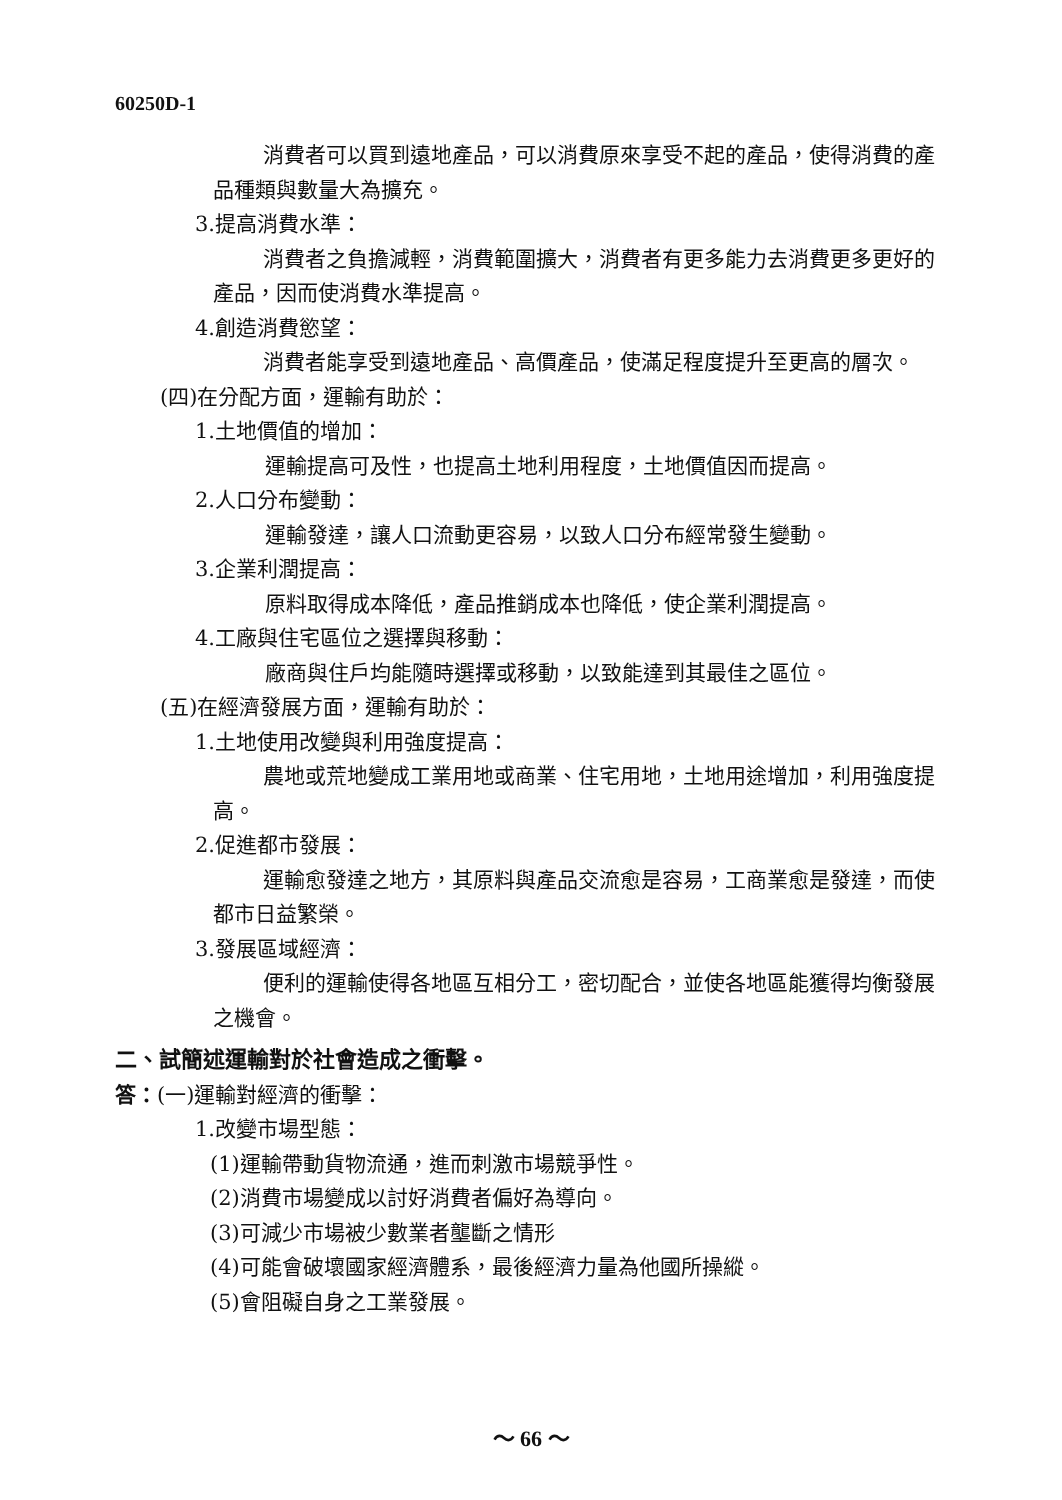60250D-1
消費者可以買到遠地產品，可以消費原來享受不起的產品，使得消費的產品種類與數量大為擴充。
3.提高消費水準：
消費者之負擔減輕，消費範圍擴大，消費者有更多能力去消費更多更好的產品，因而使消費水準提高。
4.創造消費慾望：
消費者能享受到遠地產品、高價產品，使滿足程度提升至更高的層次。
(四)在分配方面，運輸有助於：
1.土地價值的增加：
運輸提高可及性，也提高土地利用程度，土地價值因而提高。
2.人口分布變動：
運輸發達，讓人口流動更容易，以致人口分布經常發生變動。
3.企業利潤提高：
原料取得成本降低，產品推銷成本也降低，使企業利潤提高。
4.工廠與住宅區位之選擇與移動：
廠商與住戶均能隨時選擇或移動，以致能達到其最佳之區位。
(五)在經濟發展方面，運輸有助於：
1.土地使用改變與利用強度提高：
農地或荒地變成工業用地或商業、住宅用地，土地用途增加，利用強度提高。
2.促進都市發展：
運輸愈發達之地方，其原料與產品交流愈是容易，工商業愈是發達，而使都市日益繁榮。
3.發展區域經濟：
便利的運輸使得各地區互相分工，密切配合，並使各地區能獲得均衡發展之機會。
二、試簡述運輸對於社會造成之衝擊。
答：(一)運輸對經濟的衝擊：
1.改變市場型態：
(1)運輸帶動貨物流通，進而刺激市場競爭性。
(2)消費市場變成以討好消費者偏好為導向。
(3)可減少市場被少數業者壟斷之情形
(4)可能會破壞國家經濟體系，最後經濟力量為他國所操縱。
(5)會阻礙自身之工業發展。
～ 66 ～